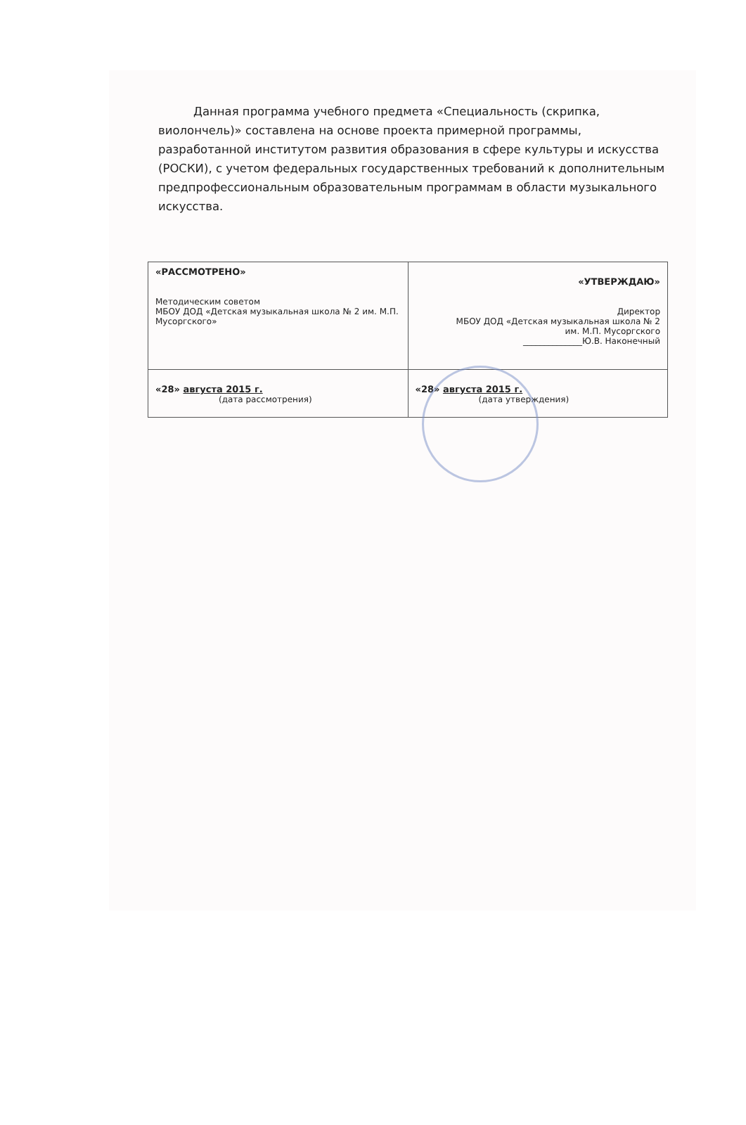Данная программа учебного предмета «Специальность (скрипка, виолончель)» составлена на основе проекта примерной программы, разработанной институтом развития образования в сфере культуры и искусства (РОСКИ), с учетом федеральных государственных требований к дополнительным предпрофессиональным образовательным программам в области музыкального искусства.
| «РАССМОТРЕНО» Методическим советом МБОУ ДОД «Детская музыкальная школа № 2 им. М.П. Мусоргского» | «УТВЕРЖДАЮ» Директор МБОУ ДОД «Детская музыкальная школа № 2 им. М.П. Мусоргского ______________Ю.В. Наконечный |
| «28» августа 2015 г. (дата рассмотрения) | «28» августа 2015 г. (дата утверждения) |